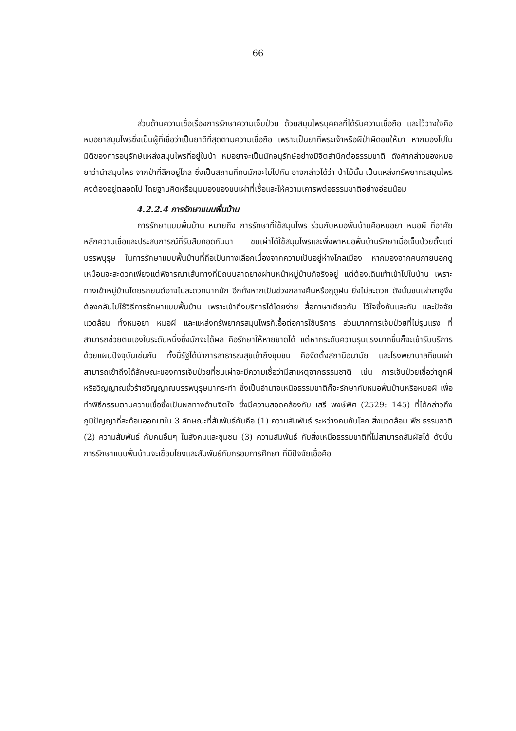66
ส่วนด้านความเชื่อเรื่องการรักษาความเจ็บป่วย ด้วยสมุนไพรบุคคลที่ได้รับความเชื่อถือ และไว้วางใจคือหมอยาสมุนไพรซึ่งเป็นผู้ที่เชื่อว่าเป็นยาดีที่สุดตามความเชื่อถือ เพราะเป็นยาที่พระเจ้าหรือผีป่าผีดอยให้มา หากมองไปในมิติของการอนุรักษ์แหล่งสมุนไพรที่อยู่ในป่า หมอยาจะเป็นนักอนุรักษ์อย่างมีจิตสำนึกต่อธรรมชาติ ดังคำกล่าวของหมอยาว่านำสมุนไพร จากป่าที่ลึกอยู่ไกล ซึ่งเป็นสถานที่คนมักจะไม่ไปกัน อาจกล่าวได้ว่า ป่าไม้นั้น เป็นแหล่งทรัพยากรสมุนไพรคงต้องอยู่ตลอดไป โดยฐานคิดหรือมุมมองของชนเผ่าที่เชื่อและให้ความเคารพต่อธรรมชาติอย่างอ่อนน้อม
4.2.2.4 การรักษาแบบพื้นบ้าน
การรักษาแบบพื้นบ้าน หมายถึง การรักษาที่ใช้สมุนไพร ร่วมกับหมอพื้นบ้านคือหมอยา หมอผี ที่อาศัยหลักความเชื่อและประสบการณ์ที่รับสืบทอดกันมา ชนเผ่าได้ใช้สมุนไพรและพึ่งพาหมอพื้นบ้านรักษาเมื่อเจ็บป่วยตั้งแต่บรรพบุรุษ ในการรักษาแบบพื้นบ้านที่ถือเป็นทางเลือกเนื่องจากความเป็นอยู่ห่างไกลเมือง หากมองจากคนภายนอกดูเหมือนจะสะดวกเพียงแต่พิจารณาเส้นทางที่มีถนนลาดยางผ่านหน้าหมู่บ้านก็จริงอยู่ แต่ต้องเดินเท้าเข้าไปในบ้าน เพราะทางเข้าหมู่บ้านโดยรถยนต์อาจไม่สะดวกมากนัก อีกทั้งหากเป็นช่วงกลางคืนหรือฤดูฝน ยิ่งไม่สะดวก ดังนั้นชนเผ่าลาฮูจึงต้องกลับไปใช้วิธีการรักษาแบบพื้นบ้าน เพราะเข้าถึงบริการได้โดยง่าย สื่อภาษาเดียวกัน ไว้ใจซึ่งกันและกัน และปัจจัยแวดล้อม ทั้งหมอยา หมอผี และแหล่งทรัพยากรสมุนไพรก็เอื้อต่อการใช้บริการ ส่วนมากการเจ็บป่วยที่ไม่รุนแรง ที่สามารถช่วยตนเองในระดับหนึ่งซึ่งมักจะได้ผล คือรักษาให้หายขาดได้ แต่หากระดับความรุนแรงมากขึ้นก็จะเข้ารับบริการด้วยแผนปัจจุบันเช่นกัน ทั้งนี้รัฐได้นำการสาธารณสุขเข้าถึงชุมชน คือจัดตั้งสถานีอนามัย และโรงพยาบาลที่ชนเผ่าสามารถเข้าถึงได้ลักษณะของการเจ็บป่วยที่ชนเผ่าจะมีความเชื่อว่ามีสาเหตุจากธรรมชาติ เช่น การเจ็บป่วยเชื่อว่าถูกผี หรือวิญญาณชั่วร้ายวิญญาณบรรพบุรุษมากระทำ ซึ่งเป็นอำนาจเหนือธรรมชาติก็จะรักษากับหมอพื้นบ้านหรือหมอผี เพื่อทำพิธีกรรมตามความเชื่อซึ่งเป็นผลทางด้านจิตใจ ซึ่งมีความสอดคล้องกับ เสรี พงษ์พิศ (2529: 145) ที่ได้กล่าวถึงภูมิปัญญาที่สะท้อนออกมาใน 3 ลักษณะที่สัมพันธ์กันคือ (1) ความสัมพันธ์ ระหว่างคนกับโลก สิ่งแวดล้อม พืช ธรรมชาติ (2) ความสัมพันธ์ กับคนอื่นๆ ในสังคมและชุมชน (3) ความสัมพันธ์ กับสิ่งเหนือธรรมชาติที่ไม่สามารถสัมผัสได้ ดังนั้น การรักษาแบบพื้นบ้านจะเชื่อมโยงและสัมพันธ์กับกรอบการศึกษา ที่มีปัจจัยเอื้อคือ